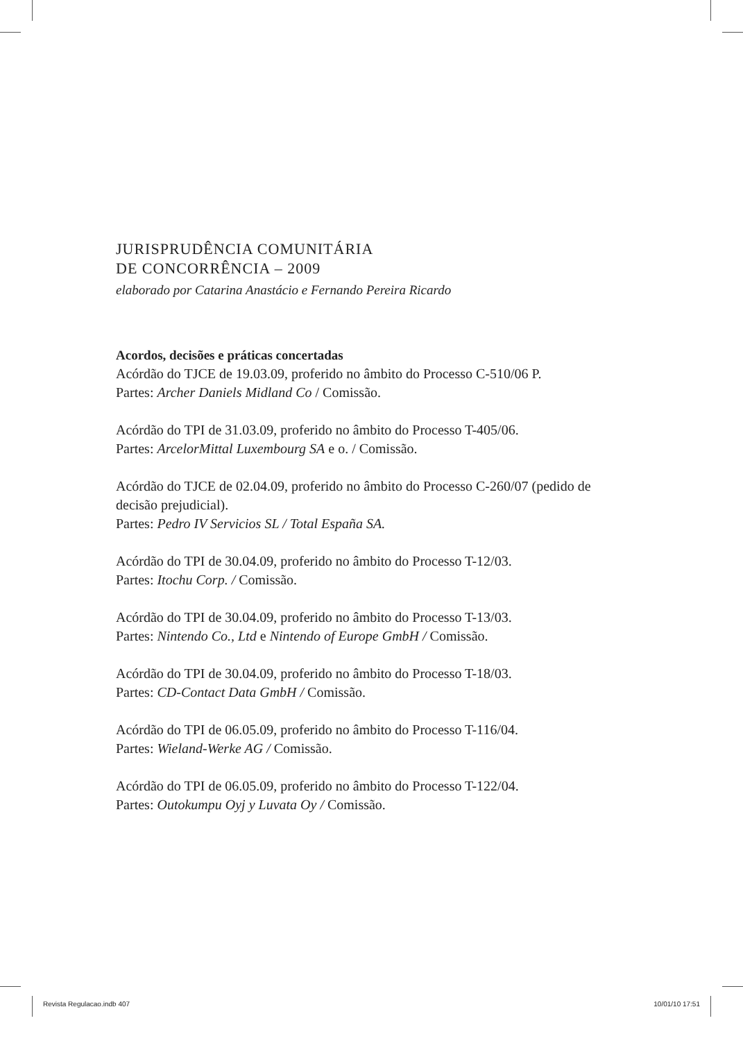JURISPRUDÊNCIA COMUNITÁRIA
DE CONCORRÊNCIA – 2009
elaborado por Catarina Anastácio e Fernando Pereira Ricardo
Acordos, decisões e práticas concertadas
Acórdão do TJCE de 19.03.09, proferido no âmbito do Processo C-510/06 P.
Partes: Archer Daniels Midland Co / Comissão.
Acórdão do TPI de 31.03.09, proferido no âmbito do Processo T-405/06.
Partes: ArcelorMittal Luxembourg SA e o. / Comissão.
Acórdão do TJCE de 02.04.09, proferido no âmbito do Processo C-260/07 (pedido de decisão prejudicial).
Partes: Pedro IV Servicios SL / Total España SA.
Acórdão do TPI de 30.04.09, proferido no âmbito do Processo T-12/03.
Partes: Itochu Corp. / Comissão.
Acórdão do TPI de 30.04.09, proferido no âmbito do Processo T-13/03.
Partes: Nintendo Co., Ltd e Nintendo of Europe GmbH / Comissão.
Acórdão do TPI de 30.04.09, proferido no âmbito do Processo T-18/03.
Partes: CD-Contact Data GmbH / Comissão.
Acórdão do TPI de 06.05.09, proferido no âmbito do Processo T-116/04.
Partes: Wieland-Werke AG / Comissão.
Acórdão do TPI de 06.05.09, proferido no âmbito do Processo T-122/04.
Partes: Outokumpu Oyj y Luvata Oy / Comissão.
Revista Regulacao.indb 407 10/01/10 17:51